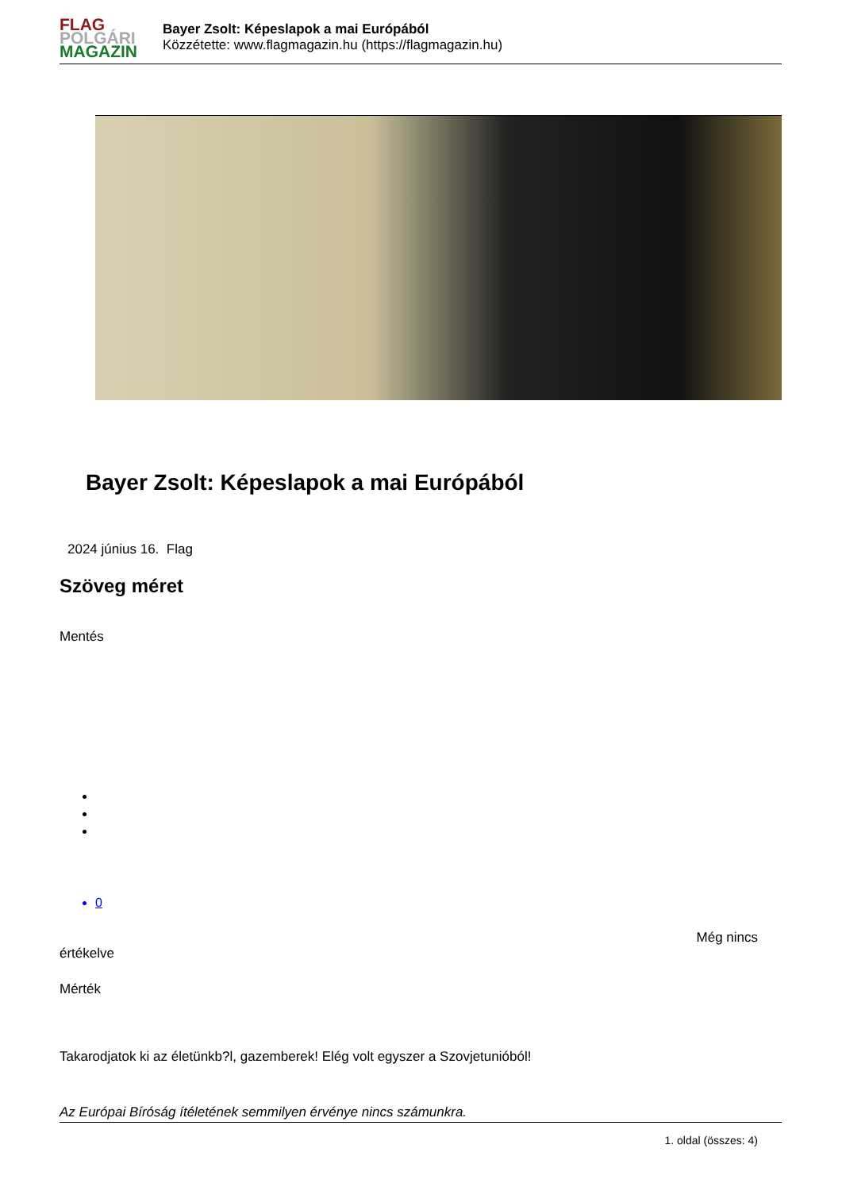FLAG
POLGÁRI
MAGAZIN
Bayer Zsolt: Képeslapok a mai Európából
Közzétette: www.flagmagazin.hu (https://flagmagazin.hu)
Bayer Zsolt: Képeslapok a mai Európából
2024 június 16. Flag
Szöveg méret
Mentés
0
Még nincs
értékelve
Mérték
Takarodjatok ki az életünkb?l, gazemberek! Elég volt egyszer a Szovjetunióból!
Az Európai Bíróság ítéletének semmilyen érvénye nincs számunkra.
1. oldal (összes: 4)